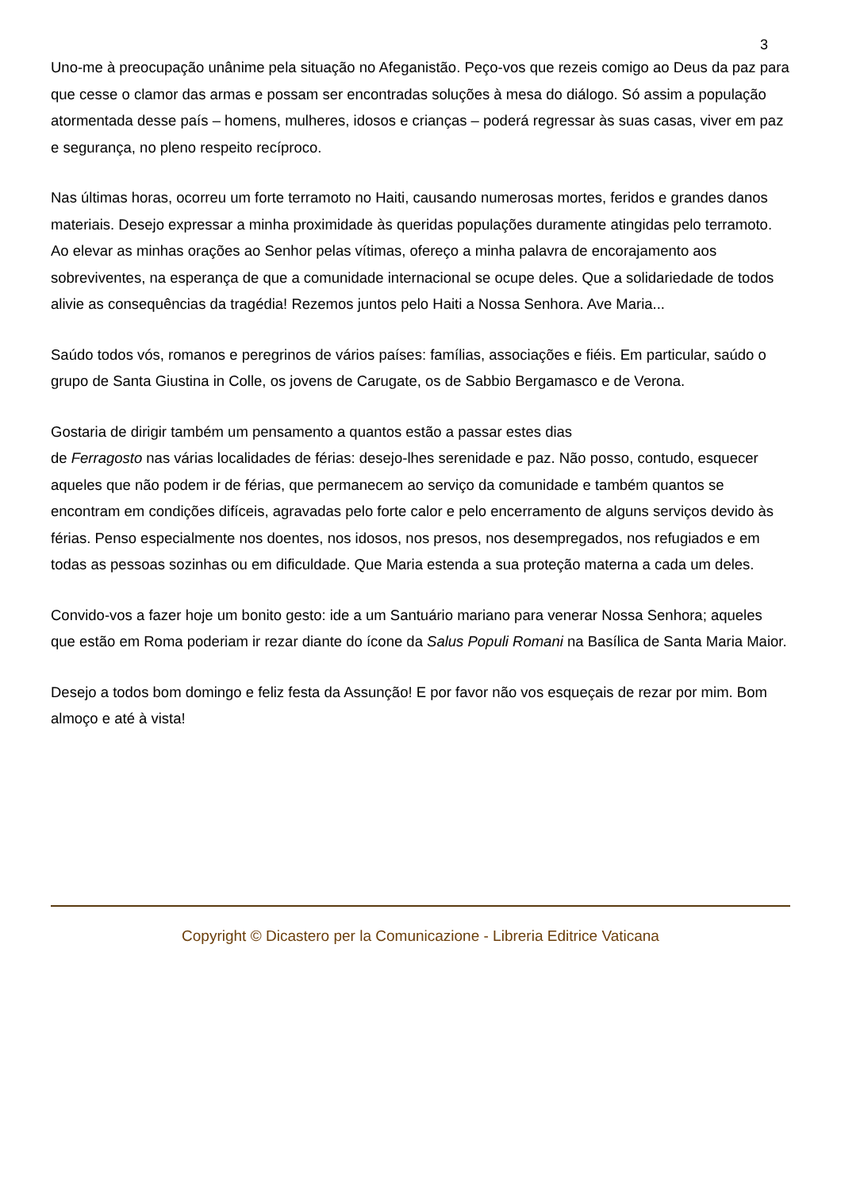3
Uno-me à preocupação unânime pela situação no Afeganistão. Peço-vos que rezeis comigo ao Deus da paz para que cesse o clamor das armas e possam ser encontradas soluções à mesa do diálogo. Só assim a população atormentada desse país – homens, mulheres, idosos e crianças – poderá regressar às suas casas, viver em paz e segurança, no pleno respeito recíproco.
Nas últimas horas, ocorreu um forte terramoto no Haiti, causando numerosas mortes, feridos e grandes danos materiais. Desejo expressar a minha proximidade às queridas populações duramente atingidas pelo terramoto. Ao elevar as minhas orações ao Senhor pelas vítimas, ofereço a minha palavra de encorajamento aos sobreviventes, na esperança de que a comunidade internacional se ocupe deles. Que a solidariedade de todos alivie as consequências da tragédia! Rezemos juntos pelo Haiti a Nossa Senhora. Ave Maria...
Saúdo todos vós, romanos e peregrinos de vários países: famílias, associações e fiéis. Em particular, saúdo o grupo de Santa Giustina in Colle, os jovens de Carugate, os de Sabbio Bergamasco e de Verona.
Gostaria de dirigir também um pensamento a quantos estão a passar estes dias
de Ferragosto nas várias localidades de férias: desejo-lhes serenidade e paz. Não posso, contudo, esquecer aqueles que não podem ir de férias, que permanecem ao serviço da comunidade e também quantos se encontram em condições difíceis, agravadas pelo forte calor e pelo encerramento de alguns serviços devido às férias. Penso especialmente nos doentes, nos idosos, nos presos, nos desempregados, nos refugiados e em todas as pessoas sozinhas ou em dificuldade. Que Maria estenda a sua proteção materna a cada um deles.
Convido-vos a fazer hoje um bonito gesto: ide a um Santuário mariano para venerar Nossa Senhora; aqueles que estão em Roma poderiam ir rezar diante do ícone da Salus Populi Romani na Basílica de Santa Maria Maior.
Desejo a todos bom domingo e feliz festa da Assunção! E por favor não vos esqueçais de rezar por mim. Bom almoço e até à vista!
Copyright © Dicastero per la Comunicazione - Libreria Editrice Vaticana